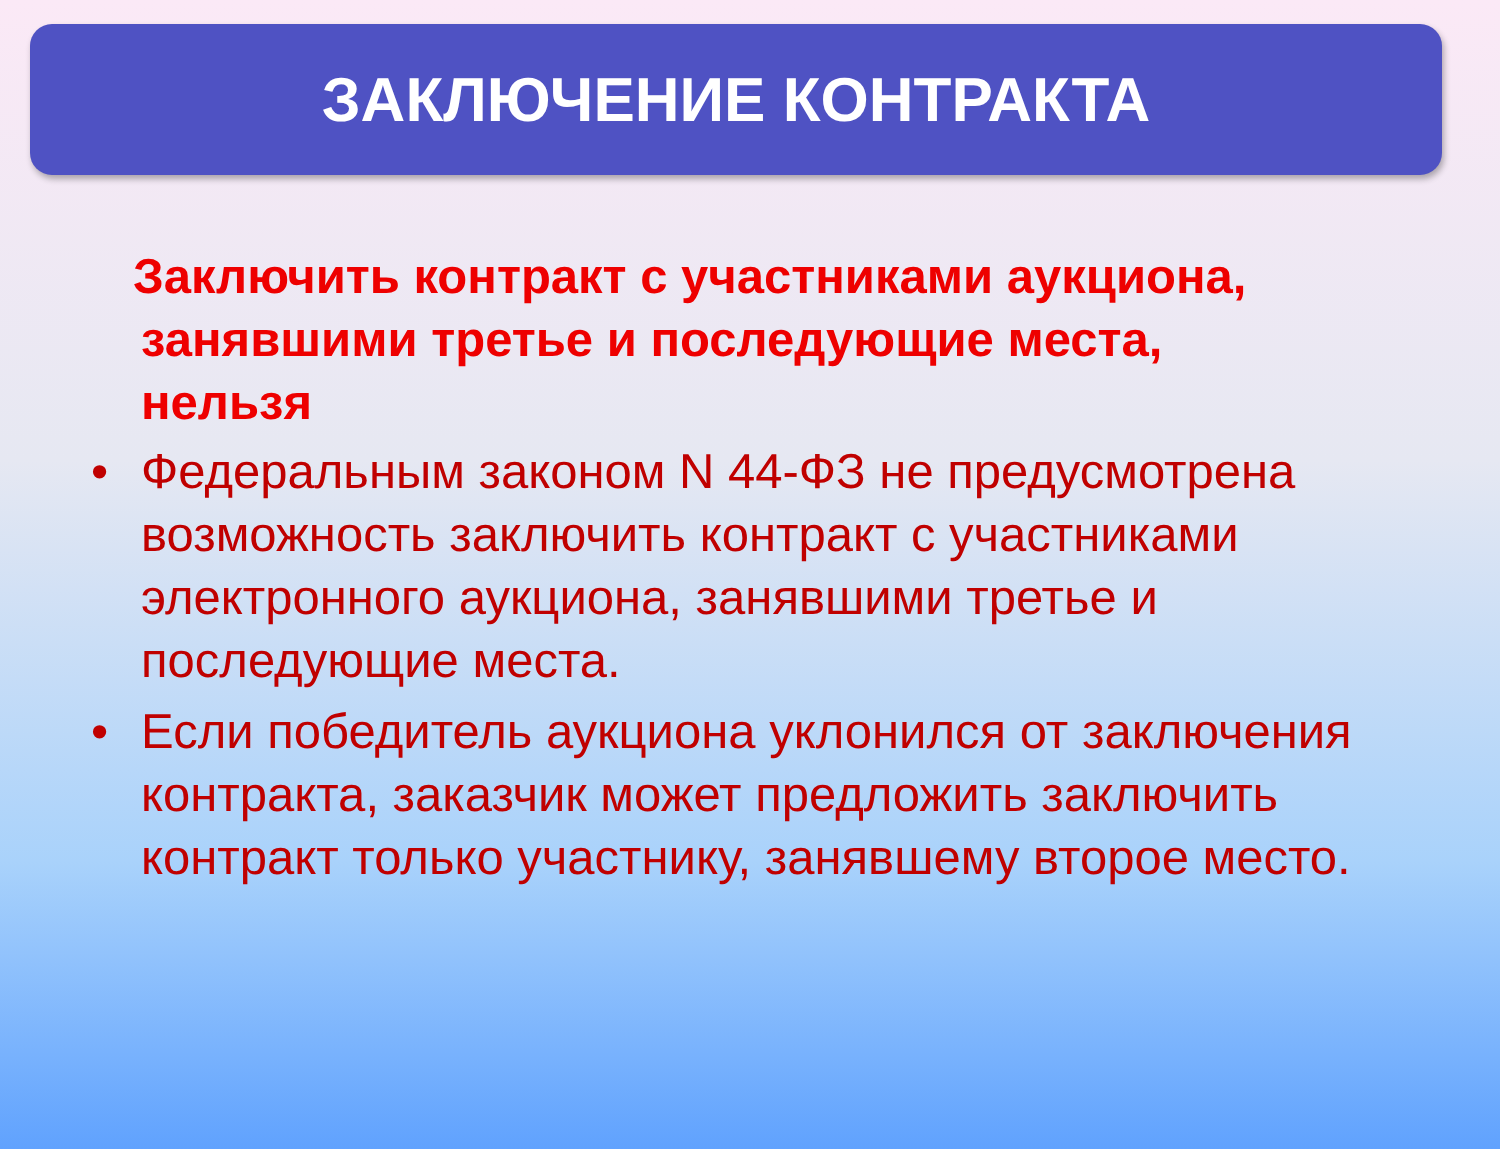ЗАКЛЮЧЕНИЕ КОНТРАКТА
Заключить контракт с участниками аукциона,
занявшими третье и последующие места, нельзя
• Федеральным законом N 44-ФЗ не предусмотрена возможность заключить контракт с участниками электронного аукциона, занявшими третье и последующие места.
• Если победитель аукциона уклонился от заключения контракта, заказчик может предложить заключить контракт только участнику, занявшему второе место.